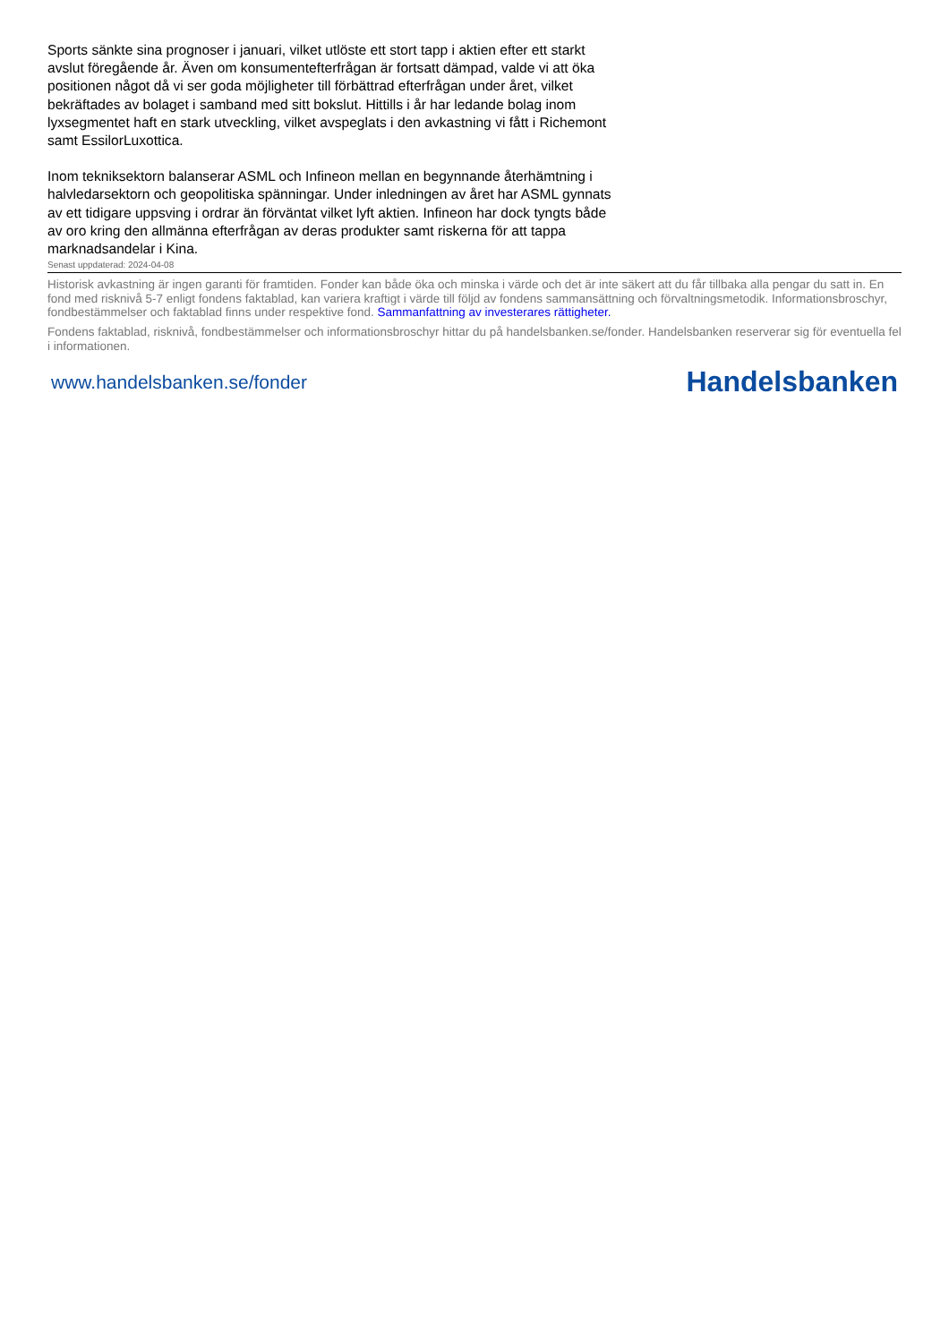Sports sänkte sina prognoser i januari, vilket utlöste ett stort tapp i aktien efter ett starkt avslut föregående år. Även om konsumentefterfrågan är fortsatt dämpad, valde vi att öka positionen något då vi ser goda möjligheter till förbättrad efterfrågan under året, vilket bekräftades av bolaget i samband med sitt bokslut. Hittills i år har ledande bolag inom lyxsegmentet haft en stark utveckling, vilket avspeglats i den avkastning vi fått i Richemont samt EssilorLuxottica.
Inom teknik­sektorn balanserar ASML och Infineon mellan en begynnande återhämtning i halvledarsektorn och geopolitiska spänningar. Under inledningen av året har ASML gynnats av ett tidigare uppsving i ordrar än förväntat vilket lyft aktien. Infineon har dock tyngts både av oro kring den allmänna efterfrågan av deras produkter samt riskerna för att tappa marknadsandelar i Kina.
Senast uppdaterad: 2024-04-08
Historisk avkastning är ingen garanti för framtiden. Fonder kan både öka och minska i värde och det är inte säkert att du får tillbaka alla pengar du satt in. En fond med risknivå 5-7 enligt fondens faktablad, kan variera kraftigt i värde till följd av fondens sammansättning och förvaltningsmetodik. Informationsbroschyr, fondbestämmelser och faktablad finns under respektive fond. Sammanfattning av investerares rättigheter.
Fondens faktablad, risknivå, fondbestämmelser och informationsbroschyr hittar du på handelsbanken.se/fonder. Handelsbanken reserverar sig för eventuella fel i informationen.
www.handelsbanken.se/fonder Handelsbanken